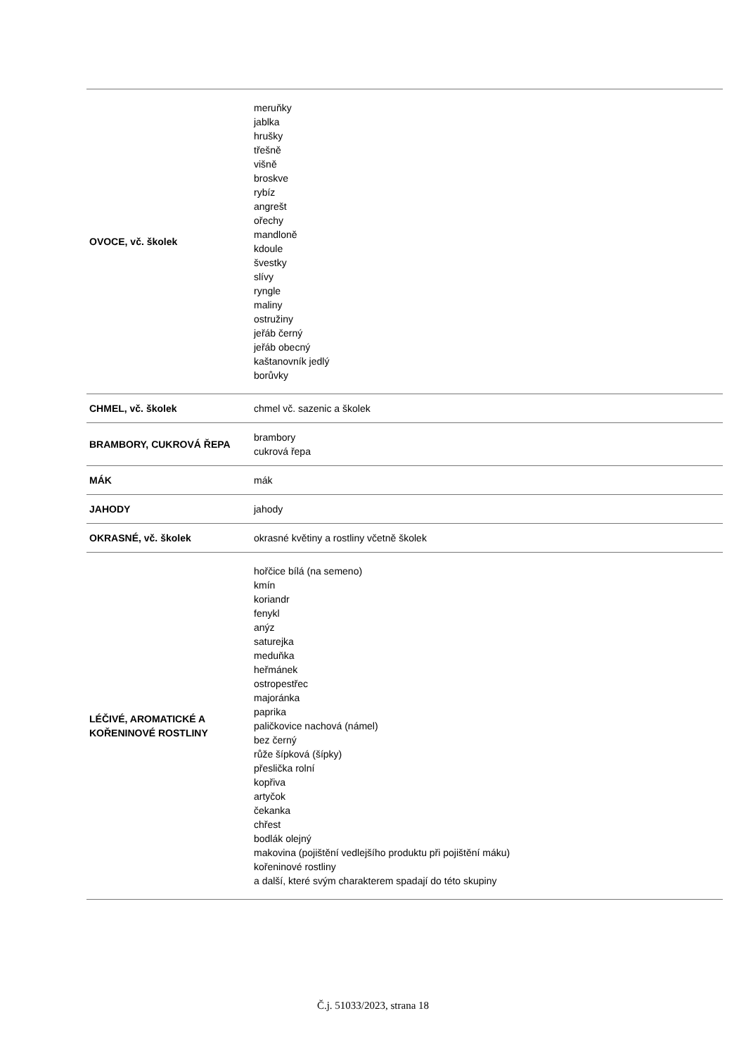| OVOCE, vč. školek | meruňky jablka hrušky třešně višně broskve rybíz angrešt ořechy mandloně kdoule švestky slívy ryngle maliny ostružiny jeřáb černý jeřáb obecný kaštanovník jedlý borůvky |
| CHMEL, vč. školek | chmel vč. sazenic a školek |
| BRAMBORY, CUKROVÁ ŘEPA | brambory cukrová řepa |
| MÁK | mák |
| JAHODY | jahody |
| OKRASNÉ, vč. školek | okrasné květiny a rostliny včetně školek |
| LÉČIVÉ, AROMATICKÉ A KOŘENINOVÉ ROSTLINY | hořčice bílá (na semeno) kmín koriandr fenykl anýz saturejka meduňka heřmánek ostropestřec majoránka paprika paličkovice nachová (námel) bez černý růže šípková (šípky) přeslička rolní kopřiva artyčok čekanka chřest bodlák olejný makovina (pojištění vedlejšího produktu při pojištění máku) kořeninové rostliny a další, které svým charakterem spadají do této skupiny |
Č.j. 51033/2023, strana 18